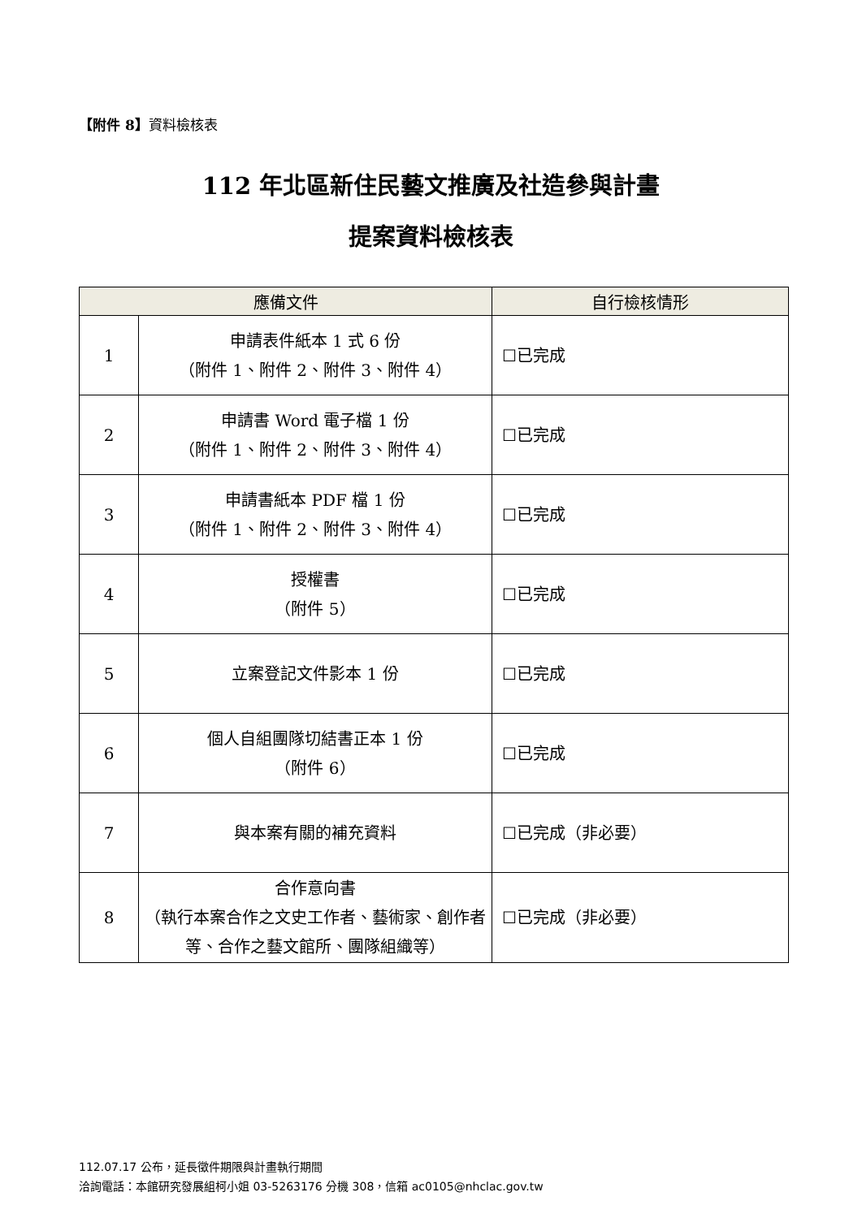【附件 8】資料檢核表
112 年北區新住民藝文推廣及社造參與計畫
提案資料檢核表
| 應備文件 | | 自行檢核情形 |
| --- | --- | --- |
| 1 | 申請表件紙本 1 式 6 份 （附件 1、附件 2、附件 3、附件 4） | ☐已完成 |
| 2 | 申請書 Word 電子檔 1 份 （附件 1、附件 2、附件 3、附件 4） | ☐已完成 |
| 3 | 申請書紙本 PDF 檔 1 份 （附件 1、附件 2、附件 3、附件 4） | ☐已完成 |
| 4 | 授權書 （附件 5） | ☐已完成 |
| 5 | 立案登記文件影本 1 份 | ☐已完成 |
| 6 | 個人自組團隊切結書正本 1 份 （附件 6） | ☐已完成 |
| 7 | 與本案有關的補充資料 | ☐已完成（非必要） |
| 8 | 合作意向書 （執行本案合作之文史工作者、藝術家、創作者等、合作之藝文館所、團隊組織等） | ☐已完成（非必要） |
112.07.17 公布，延長徵件期限與計畫執行期間
洽詢電話：本館研究發展組柯小姐 03-5263176 分機 308，信箱 ac0105@nhclac.gov.tw